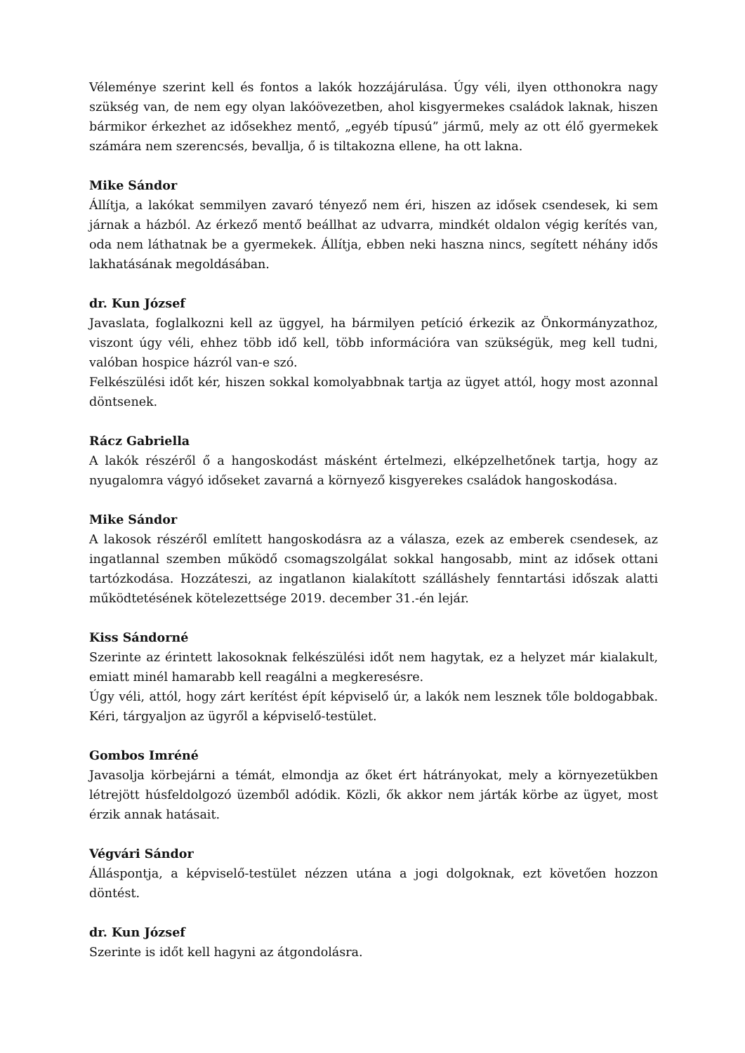Véleménye szerint kell és fontos a lakók hozzájárulása. Úgy véli, ilyen otthonokra nagy szükség van, de nem egy olyan lakóövezetben, ahol kisgyermekes családok laknak, hiszen bármikor érkezhet az idősekhez mentő, „egyéb típusú” jármű, mely az ott élő gyermekek számára nem szerencsés, bevallja, ő is tiltakozna ellene, ha ott lakna.
Mike Sándor
Állítja, a lakókat semmilyen zavaró tényező nem éri, hiszen az idősek csendesek, ki sem járnak a házból. Az érkező mentő beállhat az udvarra, mindkét oldalon végig kerítés van, oda nem láthatnak be a gyermekek. Állítja, ebben neki haszna nincs, segített néhány idős lakhatásának megoldásában.
dr. Kun József
Javaslata, foglalkozni kell az üggyel, ha bármilyen petíció érkezik az Önkormányzathoz, viszont úgy véli, ehhez több idő kell, több információra van szükségük, meg kell tudni, valóban hospice házról van-e szó.
Felkészülési időt kér, hiszen sokkal komolyabbnak tartja az ügyet attól, hogy most azonnal döntsenek.
Rácz Gabriella
A lakók részéről ő a hangoskodást másként értelmezi, elképzelhetőnek tartja, hogy az nyugalomra vágyó időseket zavarná a környező kisgyerekes családok hangoskodása.
Mike Sándor
A lakosok részéről említett hangoskodásra az a válasza, ezek az emberek csendesek, az ingatlannal szemben működő csomagszolgálat sokkal hangosabb, mint az idősek ottani tartózkodása. Hozzáteszi, az ingatlanon kialakított szálláshely fenntartási időszak alatti működtetésének kötelezettsége 2019. december 31.-én lejár.
Kiss Sándorné
Szerinte az érintett lakosoknak felkészülési időt nem hagytak, ez a helyzet már kialakult, emiatt minél hamarabb kell reagálni a megkeresésre.
Úgy véli, attól, hogy zárt kerítést épít képviselő úr, a lakók nem lesznek tőle boldogabbak. Kéri, tárgyaljon az ügyről a képviselő-testület.
Gombos Imréné
Javasolja körbejárni a témát, elmondja az őket ért hátrányokat, mely a környezetükben létrejött húsfeldolgozó üzemből adódik. Közli, ők akkor nem járták körbe az ügyet, most érzik annak hatásait.
Végvári Sándor
Álláspontja, a képviselő-testület nézzen utána a jogi dolgoknak, ezt követően hozzon döntést.
dr. Kun József
Szerinte is időt kell hagyni az átgondolásra.